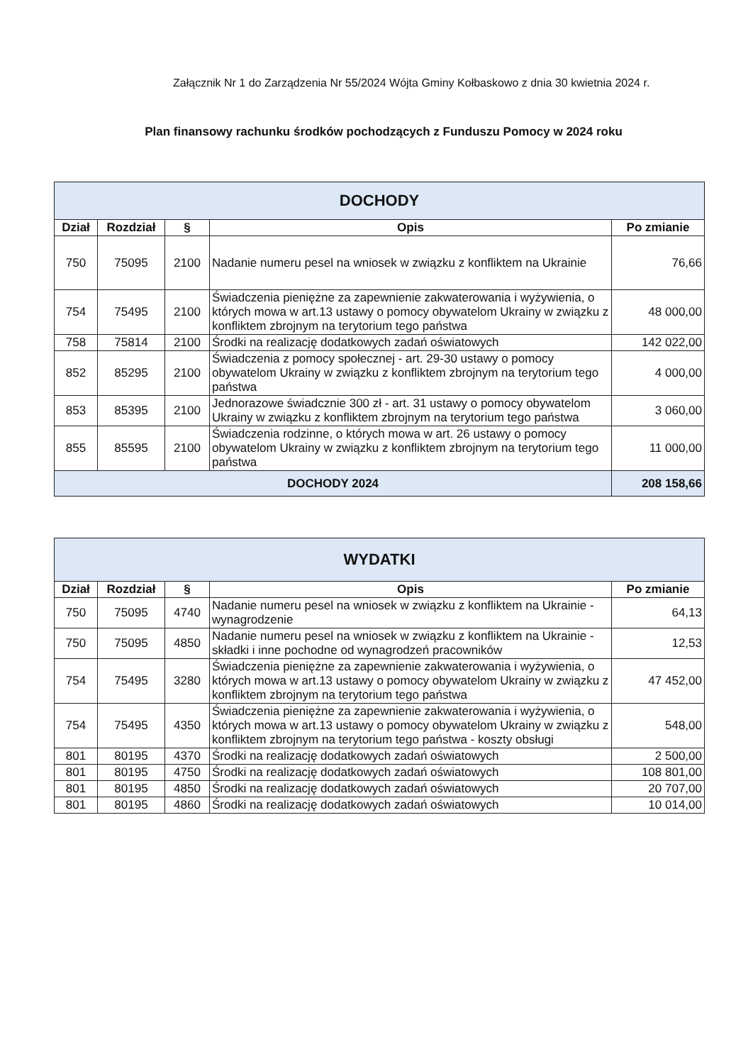Załącznik Nr 1 do Zarządzenia Nr 55/2024 Wójta Gminy Kołbaskowo z dnia 30 kwietnia 2024 r.
Plan finansowy rachunku środków pochodzących z Funduszu Pomocy w 2024 roku
| DOCHODY | | | | |
| Dział | Rozdział | § | Opis | Po zmianie |
| 750 | 75095 | 2100 | Nadanie numeru pesel na wniosek w związku z konfliktem na Ukrainie | 76,66 |
| 754 | 75495 | 2100 | Świadczenia pieniężne za zapewnienie zakwaterowania i wyżywienia, o których mowa w art.13 ustawy o pomocy obywatelom Ukrainy w związku z konfliktem zbrojnym na terytorium tego państwa | 48 000,00 |
| 758 | 75814 | 2100 | Środki na realizację dodatkowych zadań oświatowych | 142 022,00 |
| 852 | 85295 | 2100 | Świadczenia z pomocy społecznej - art. 29-30 ustawy o pomocy obywatelom Ukrainy w związku z konfliktem zbrojnym na terytorium tego państwa | 4 000,00 |
| 853 | 85395 | 2100 | Jednorazowe świadcznie 300 zł - art. 31 ustawy o pomocy obywatelom Ukrainy w związku z konfliktem zbrojnym na terytorium tego państwa | 3 060,00 |
| 855 | 85595 | 2100 | Świadczenia rodzinne, o których mowa w art. 26 ustawy o pomocy obywatelom Ukrainy w związku z konfliktem zbrojnym na terytorium tego państwa | 11 000,00 |
| DOCHODY 2024 | | | | 208 158,66 |
| WYDATKI | | | | |
| Dział | Rozdział | § | Opis | Po zmianie |
| 750 | 75095 | 4740 | Nadanie numeru pesel na wniosek w związku z konfliktem na Ukrainie - wynagrodzenie | 64,13 |
| 750 | 75095 | 4850 | Nadanie numeru pesel na wniosek w związku z konfliktem na Ukrainie - składki i inne pochodne od wynagrodzeń pracowników | 12,53 |
| 754 | 75495 | 3280 | Świadczenia pieniężne za zapewnienie zakwaterowania i wyżywienia, o których mowa w art.13 ustawy o pomocy obywatelom Ukrainy w związku z konfliktem zbrojnym na terytorium tego państwa | 47 452,00 |
| 754 | 75495 | 4350 | Świadczenia pieniężne za zapewnienie zakwaterowania i wyżywienia, o których mowa w art.13 ustawy o pomocy obywatelom Ukrainy w związku z konfliktem zbrojnym na terytorium tego państwa - koszty obsługi | 548,00 |
| 801 | 80195 | 4370 | Środki na realizację dodatkowych zadań oświatowych | 2 500,00 |
| 801 | 80195 | 4750 | Środki na realizację dodatkowych zadań oświatowych | 108 801,00 |
| 801 | 80195 | 4850 | Środki na realizację dodatkowych zadań oświatowych | 20 707,00 |
| 801 | 80195 | 4860 | Środki na realizację dodatkowych zadań oświatowych | 10 014,00 |